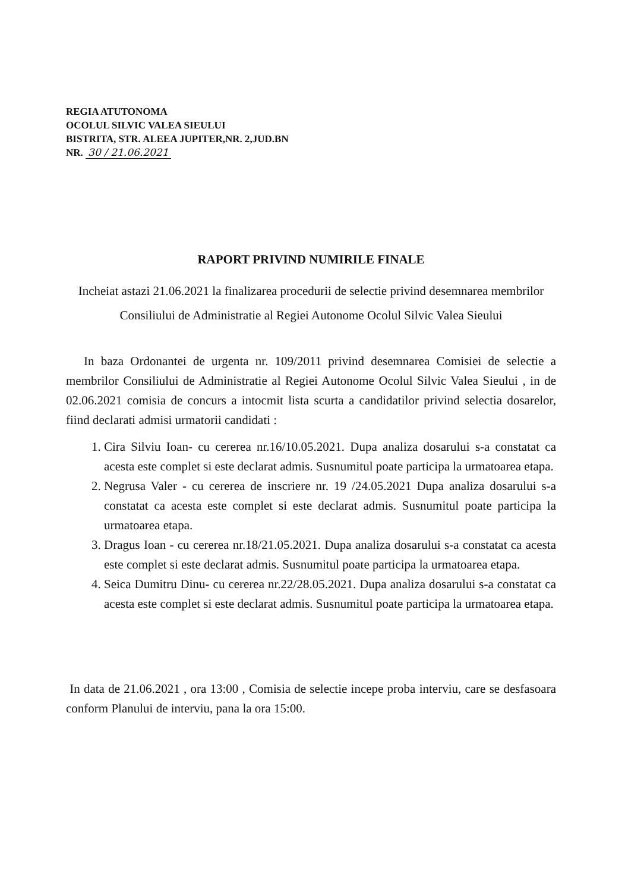REGIA ATUTONOMA
OCOLUL SILVIC VALEA SIEULUI
BISTRITA, STR. ALEEA JUPITER,NR. 2,JUD.BN
NR. 30 / 21.06.2021
RAPORT PRIVIND NUMIRILE FINALE
Incheiat astazi 21.06.2021 la finalizarea procedurii de selectie privind desemnarea membrilor Consiliului de Administratie al Regiei Autonome Ocolul Silvic Valea Sieului
In baza Ordonantei de urgenta nr. 109/2011 privind desemnarea Comisiei de selectie a membrilor Consiliului de Administratie al Regiei Autonome Ocolul Silvic Valea Sieului , in de 02.06.2021 comisia de concurs a intocmit lista scurta a candidatilor privind selectia dosarelor, fiind declarati admisi urmatorii candidati :
1. Cira Silviu Ioan- cu cererea nr.16/10.05.2021. Dupa analiza dosarului s-a constatat ca acesta este complet si este declarat admis. Susnumitul poate participa la urmatoarea etapa.
2. Negrusa Valer - cu cererea de inscriere nr. 19 /24.05.2021 Dupa analiza dosarului s-a constatat ca acesta este complet si este declarat admis. Susnumitul poate participa la urmatoarea etapa.
3. Dragus Ioan - cu cererea nr.18/21.05.2021. Dupa analiza dosarului s-a constatat ca acesta este complet si este declarat admis. Susnumitul poate participa la urmatoarea etapa.
4. Seica Dumitru Dinu- cu cererea nr.22/28.05.2021. Dupa analiza dosarului s-a constatat ca acesta este complet si este declarat admis. Susnumitul poate participa la urmatoarea etapa.
In data de 21.06.2021 , ora 13:00 , Comisia de selectie incepe proba interviu, care se desfasoara conform Planului de interviu, pana la ora 15:00.